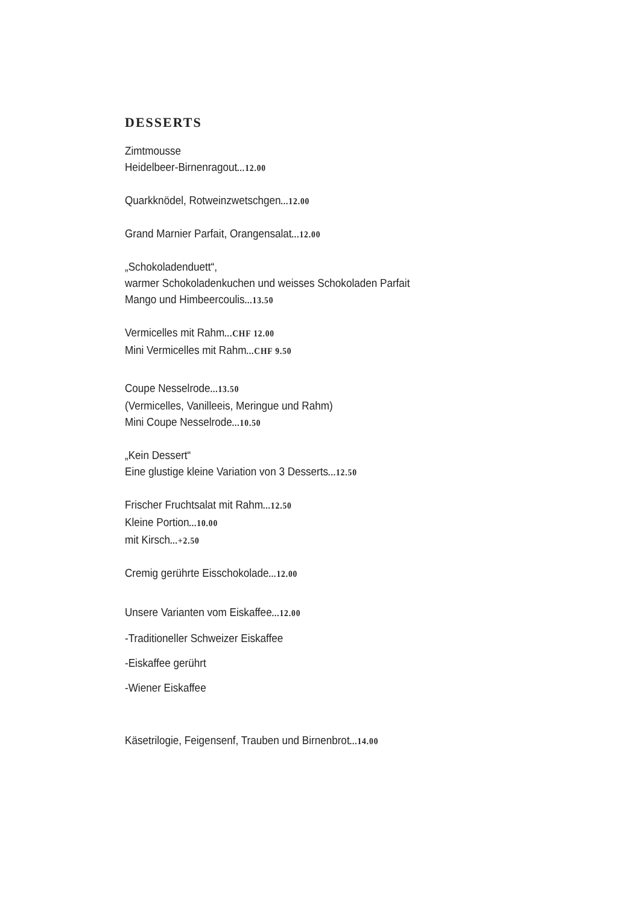DESSERTS
Zimtmousse
Heidelbeer-Birnenragout...12.00
Quarkknödel, Rotweinzwetschgen...12.00
Grand Marnier Parfait, Orangensalat...12.00
„Schokoladenduett“,
warmer Schokoladenkuchen und weisses Schokoladen Parfait
Mango und Himbeercoulis...13.50
Vermicelles mit Rahm...CHF 12.00
Mini Vermicelles mit Rahm...CHF 9.50
Coupe Nesselrode...13.50
(Vermicelles, Vanilleeis, Meringue und Rahm)
Mini Coupe Nesselrode...10.50
„Kein Dessert“
Eine glustige kleine Variation von 3 Desserts...12.50
Frischer Fruchtsalat mit Rahm...12.50
Kleine Portion...10.00
mit Kirsch...+2.50
Cremig gerührte Eisschokolade...12.00
Unsere Varianten vom Eiskaffee...12.00
-Traditioneller Schweizer Eiskaffee
-Eiskaffee gerührt
-Wiener Eiskaffee
Käsetrilogie, Feigensenf, Trauben und Birnenbrot...14.00